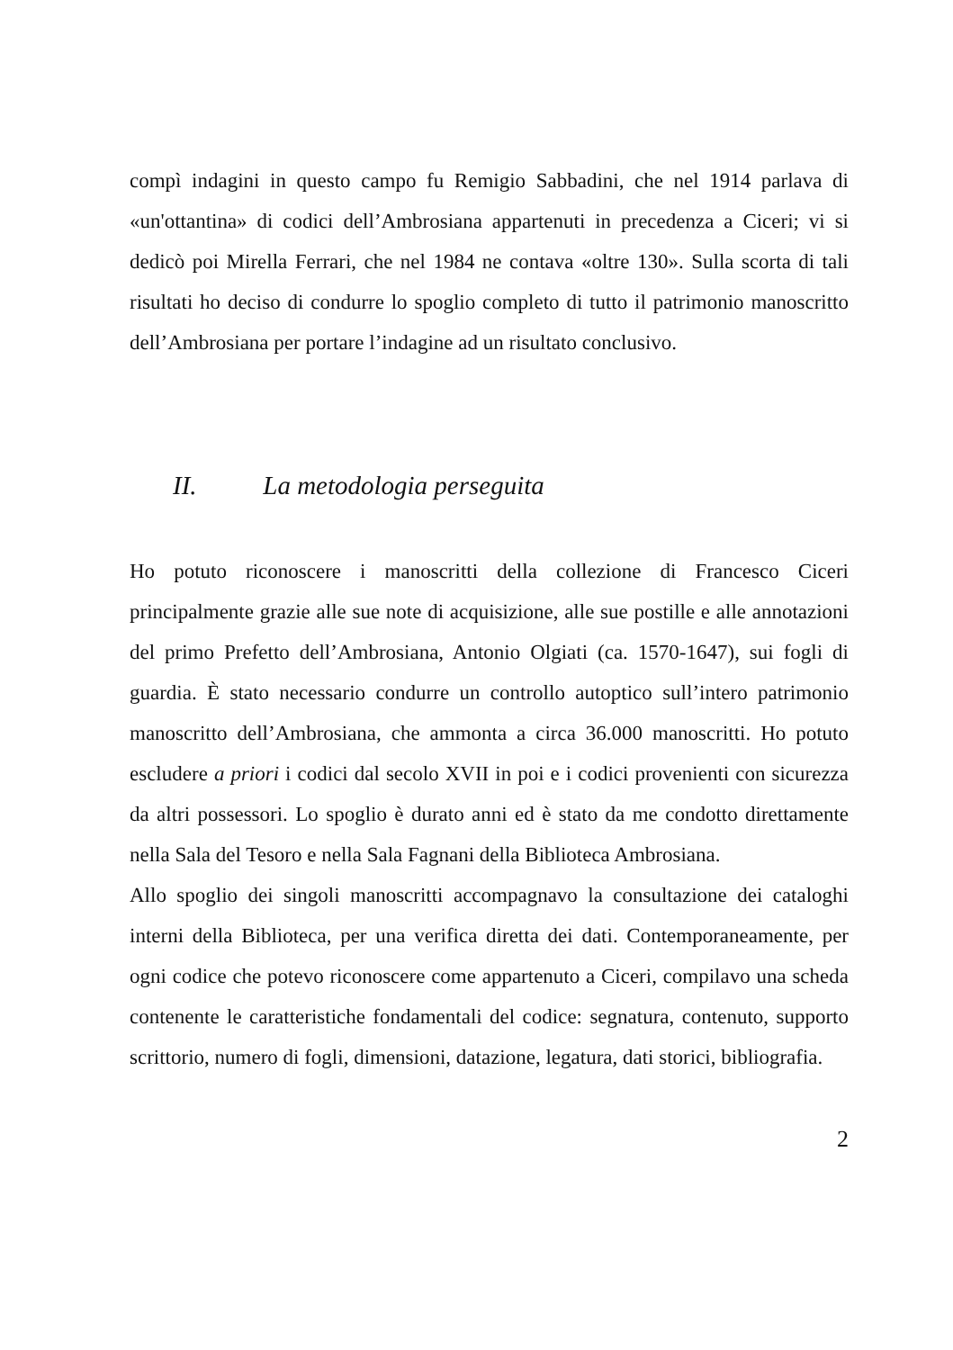compì indagini in questo campo fu Remigio Sabbadini, che nel 1914 parlava di «un'ottantina» di codici dell’Ambrosiana appartenuti in precedenza a Ciceri; vi si dedicò poi Mirella Ferrari, che nel 1984 ne contava «oltre 130». Sulla scorta di tali risultati ho deciso di condurre lo spoglio completo di tutto il patrimonio manoscritto dell’Ambrosiana per portare l’indagine ad un risultato conclusivo.
II. La metodologia perseguita
Ho potuto riconoscere i manoscritti della collezione di Francesco Ciceri principalmente grazie alle sue note di acquisizione, alle sue postille e alle annotazioni del primo Prefetto dell’Ambrosiana, Antonio Olgiati (ca. 1570-1647), sui fogli di guardia. È stato necessario condurre un controllo autoptico sull’intero patrimonio manoscritto dell’Ambrosiana, che ammonta a circa 36.000 manoscritti. Ho potuto escludere a priori i codici dal secolo XVII in poi e i codici provenienti con sicurezza da altri possessori. Lo spoglio è durato anni ed è stato da me condotto direttamente nella Sala del Tesoro e nella Sala Fagnani della Biblioteca Ambrosiana.
Allo spoglio dei singoli manoscritti accompagnavo la consultazione dei cataloghi interni della Biblioteca, per una verifica diretta dei dati. Contemporaneamente, per ogni codice che potevo riconoscere come appartenuto a Ciceri, compilavo una scheda contenente le caratteristiche fondamentali del codice: segnatura, contenuto, supporto scrittorio, numero di fogli, dimensioni, datazione, legatura, dati storici, bibliografia.
2